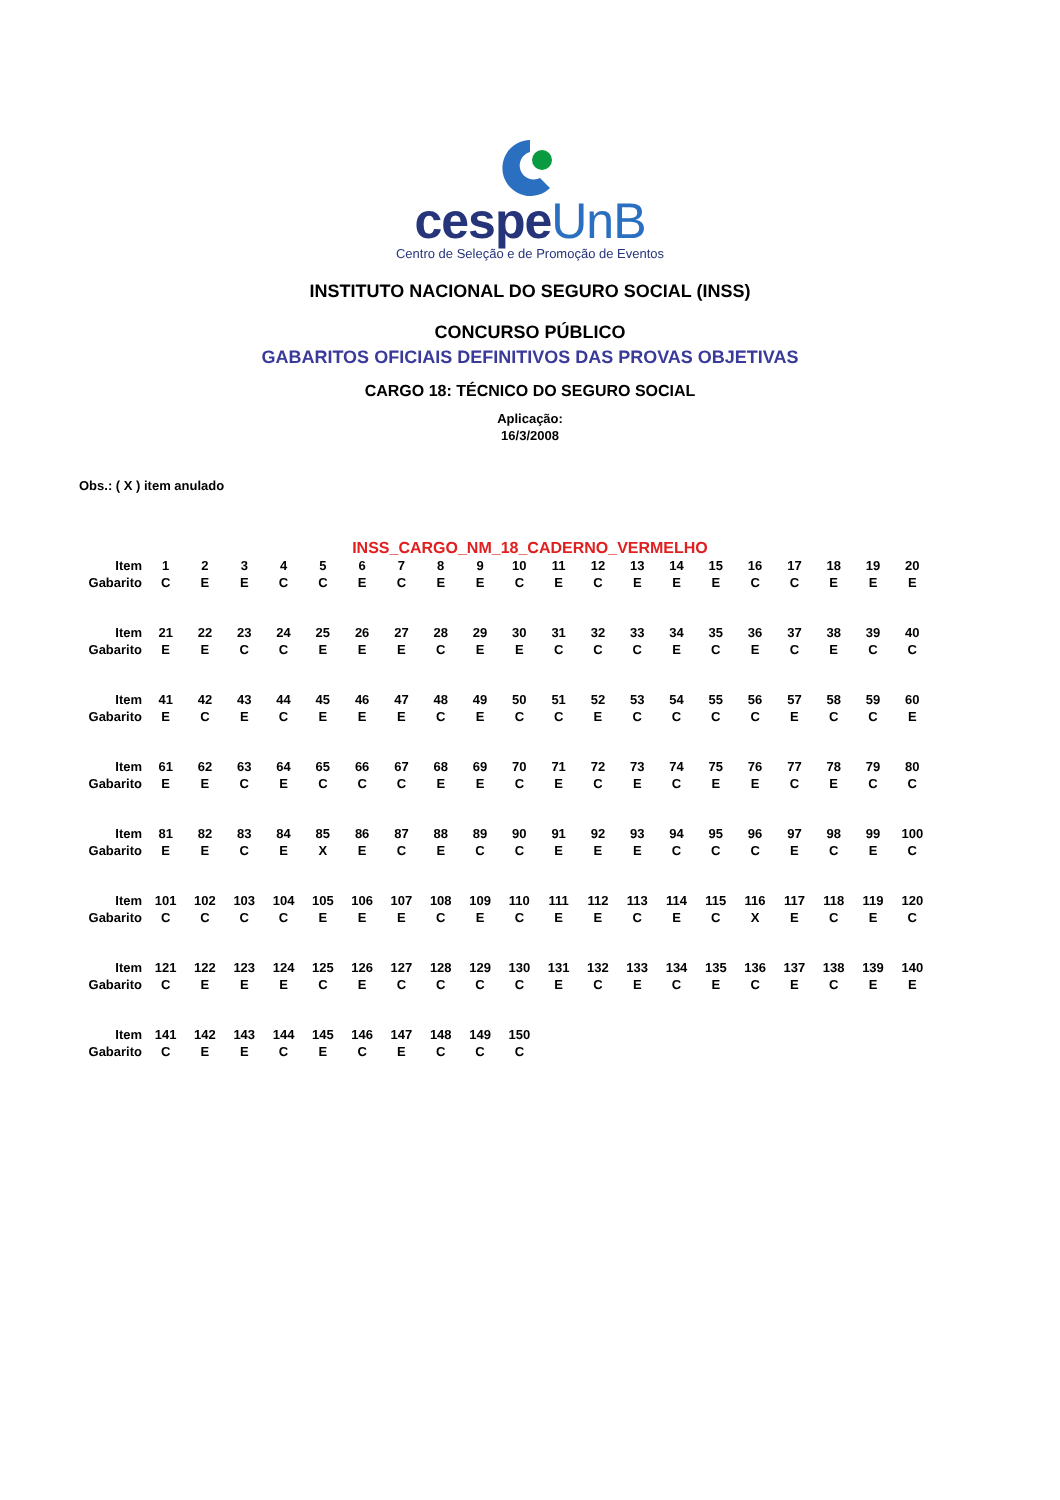cespeUnB
Centro de Seleção e de Promoção de Eventos
INSTITUTO NACIONAL DO SEGURO SOCIAL (INSS)
CONCURSO PÚBLICO
GABARITOS OFICIAIS DEFINITIVOS DAS PROVAS OBJETIVAS
CARGO 18: TÉCNICO DO SEGURO SOCIAL
Aplicação:
16/3/2008
Obs.: ( X ) item anulado
INSS_CARGO_NM_18_CADERNO_VERMELHO
| Item | 1 | 2 | 3 | 4 | 5 | 6 | 7 | 8 | 9 | 10 | 11 | 12 | 13 | 14 | 15 | 16 | 17 | 18 | 19 | 20 |
| Gabarito | C | E | E | C | C | E | C | E | E | C | E | C | E | E | E | C | C | E | E | E |
| Item | 21 | 22 | 23 | 24 | 25 | 26 | 27 | 28 | 29 | 30 | 31 | 32 | 33 | 34 | 35 | 36 | 37 | 38 | 39 | 40 |
| Gabarito | E | E | C | C | E | E | E | C | E | E | C | C | C | E | C | E | C | E | C | C |
| Item | 41 | 42 | 43 | 44 | 45 | 46 | 47 | 48 | 49 | 50 | 51 | 52 | 53 | 54 | 55 | 56 | 57 | 58 | 59 | 60 |
| Gabarito | E | C | E | C | E | E | E | C | E | C | C | E | C | C | C | C | E | C | C | E |
| Item | 61 | 62 | 63 | 64 | 65 | 66 | 67 | 68 | 69 | 70 | 71 | 72 | 73 | 74 | 75 | 76 | 77 | 78 | 79 | 80 |
| Gabarito | E | E | C | E | C | C | C | E | E | C | E | C | E | C | E | E | C | E | C | C |
| Item | 81 | 82 | 83 | 84 | 85 | 86 | 87 | 88 | 89 | 90 | 91 | 92 | 93 | 94 | 95 | 96 | 97 | 98 | 99 | 100 |
| Gabarito | E | E | C | E | X | E | C | E | C | C | E | E | E | C | C | C | E | C | E | C |
| Item | 101 | 102 | 103 | 104 | 105 | 106 | 107 | 108 | 109 | 110 | 111 | 112 | 113 | 114 | 115 | 116 | 117 | 118 | 119 | 120 |
| Gabarito | C | C | C | C | E | E | E | C | E | C | E | E | C | E | C | X | E | C | E | C |
| Item | 121 | 122 | 123 | 124 | 125 | 126 | 127 | 128 | 129 | 130 | 131 | 132 | 133 | 134 | 135 | 136 | 137 | 138 | 139 | 140 |
| Gabarito | C | E | E | E | C | E | C | C | C | C | E | C | E | C | E | C | E | C | E | E |
| Item | 141 | 142 | 143 | 144 | 145 | 146 | 147 | 148 | 149 | 150 | | | | | | | | | | |
| Gabarito | C | E | E | C | E | C | E | C | C | C | | | | | | | | | | |